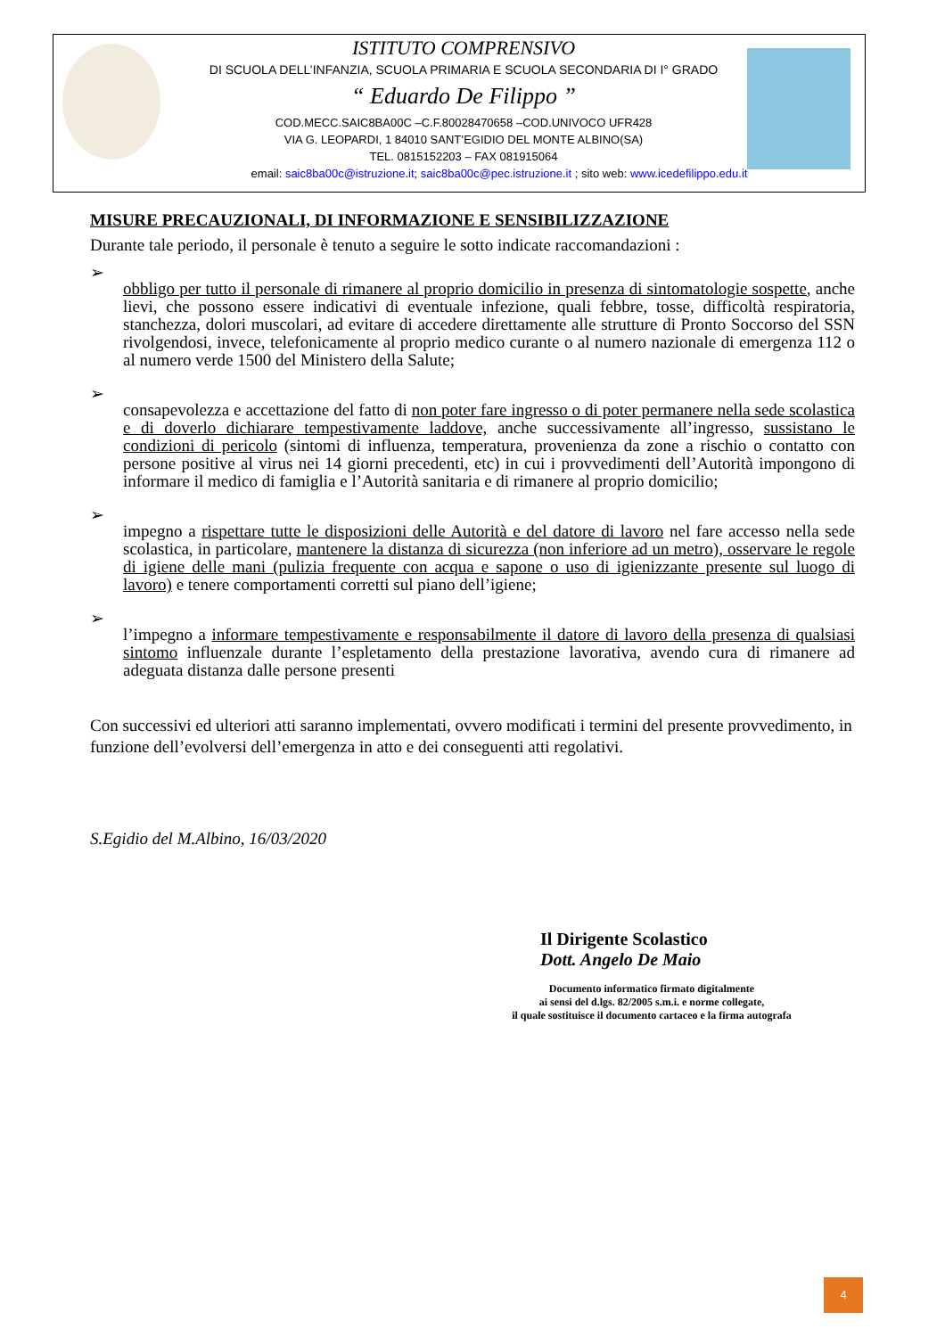ISTITUTO COMPRENSIVO
DI SCUOLA DELL’INFANZIA, SCUOLA PRIMARIA E SCUOLA SECONDARIA DI I° GRADO
“ Eduardo De Filippo ”
COD.MECC.SAIC8BA00C –C.F.80028470658 –COD.UNIVOCO UFR428
VIA G. LEOPARDI, 1 84010 SANT’EGIDIO DEL MONTE ALBINO(SA)
TEL. 0815152203 – FAX 081915064
email: saic8ba00c@istruzione.it; saic8ba00c@pec.istruzione.it ; sito web: www.icedefilippo.edu.it
MISURE PRECAUZIONALI, DI INFORMAZIONE E SENSIBILIZZAZIONE
Durante tale periodo, il personale è tenuto a seguire le sotto indicate raccomandazioni :
➢
obbligo per tutto il personale di rimanere al proprio domicilio in presenza di sintomatologie sospette, anche lievi, che possono essere indicativi di eventuale infezione, quali febbre, tosse, difficoltà respiratoria, stanchezza, dolori muscolari, ad evitare di accedere direttamente alle strutture di Pronto Soccorso del SSN rivolgendosi, invece, telefonicamente al proprio medico curante o al numero nazionale di emergenza 112 o al numero verde 1500 del Ministero della Salute;
➢
consapevolezza e accettazione del fatto di non poter fare ingresso o di poter permanere nella sede scolastica e di doverlo dichiarare tempestivamente laddove, anche successivamente all’ingresso, sussistano le condizioni di pericolo (sintomi di influenza, temperatura, provenienza da zone a rischio o contatto con persone positive al virus nei 14 giorni precedenti, etc) in cui i provvedimenti dell’Autorità impongono di informare il medico di famiglia e l’Autorità sanitaria e di rimanere al proprio domicilio;
➢
impegno a rispettare tutte le disposizioni delle Autorità e del datore di lavoro nel fare accesso nella sede scolastica, in particolare, mantenere la distanza di sicurezza (non inferiore ad un metro), osservare le regole di igiene delle mani (pulizia frequente con acqua e sapone o uso di igienizzante presente sul luogo di lavoro) e tenere comportamenti corretti sul piano dell’igiene;
➢
l’impegno a informare tempestivamente e responsabilmente il datore di lavoro della presenza di qualsiasi sintomo influenzale durante l’espletamento della prestazione lavorativa, avendo cura di rimanere ad adeguata distanza dalle persone presenti
Con successivi ed ulteriori atti saranno implementati, ovvero modificati i termini del presente provvedimento, in funzione dell’evolversi dell’emergenza in atto e dei conseguenti atti regolativi.
S.Egidio del M.Albino, 16/03/2020
Il Dirigente Scolastico
Dott. Angelo De Maio
Documento informatico firmato digitalmente
ai sensi del d.lgs. 82/2005 s.m.i. e norme collegate,
il quale sostituisce il documento cartaceo e la firma autografa
4